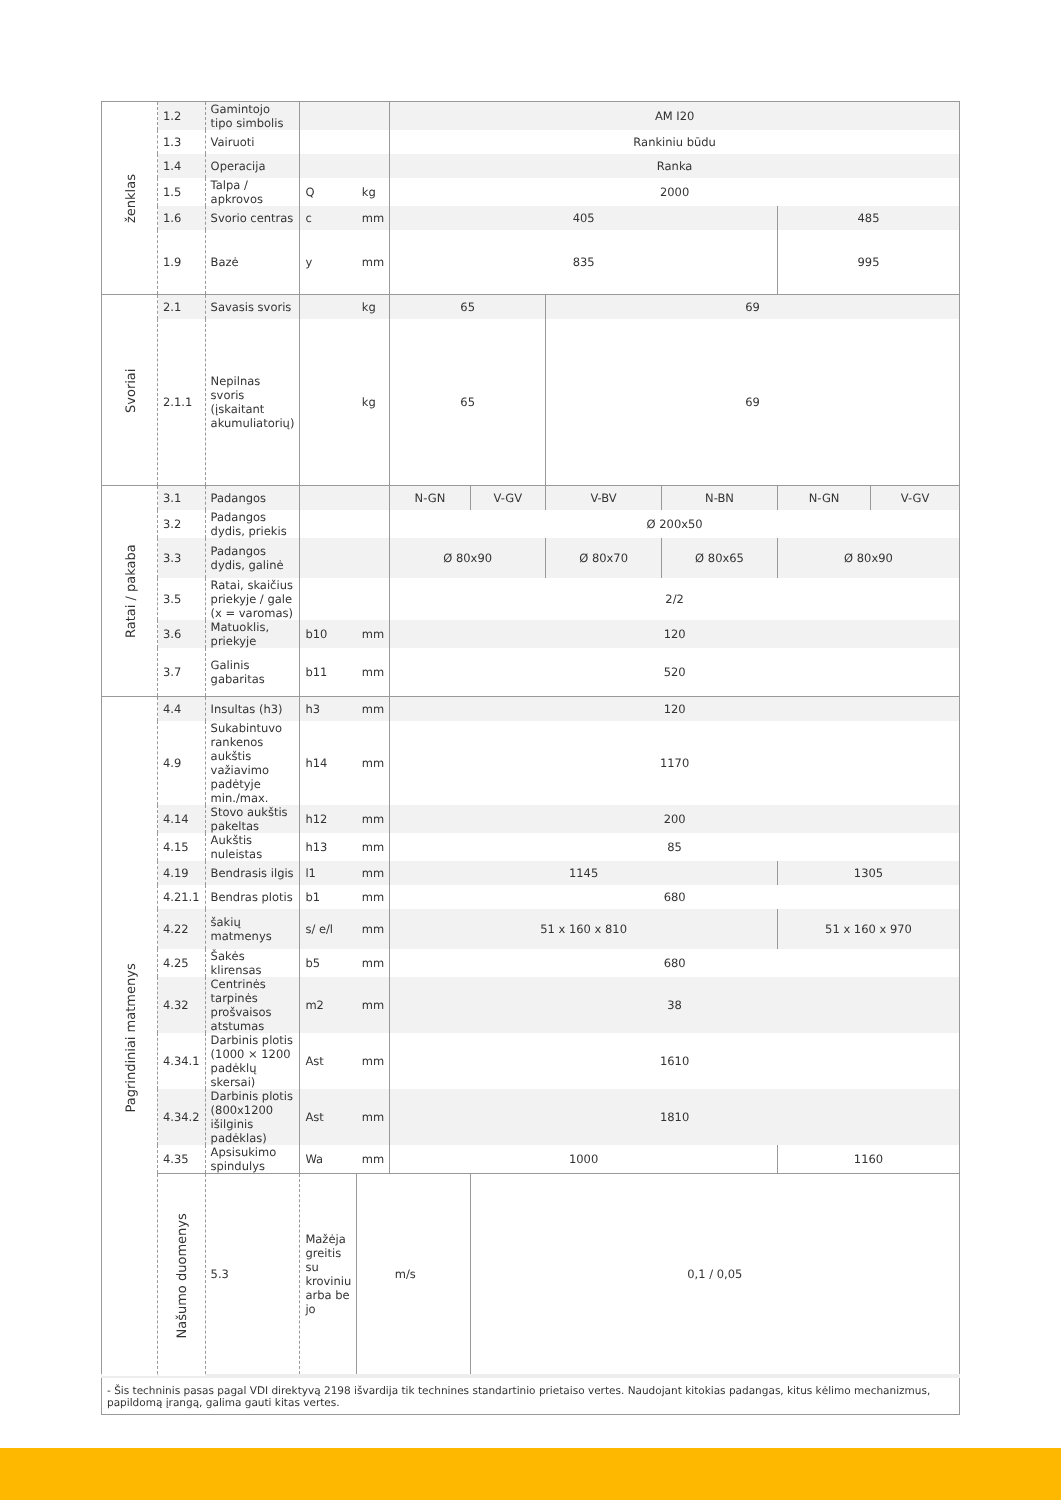| ženklas | 1.2 | Gamintojo tipo simbolis | | | AM I20 | | | | | |
| | 1.3 | Vairuoti | | | Rankiniu būdu | | | | | |
| | 1.4 | Operacija | | | Ranka | | | | | |
| | 1.5 | Talpa / apkrovos | Q | kg | 2000 | | | | | |
| | 1.6 | Svorio centras | c | mm | 405 | | | | 485 | |
| | 1.9 | Bazė | y | mm | 835 | | | | 995 | |
| Svoriai | 2.1 | Savasis svoris | | kg | 65 | | 69 | | | |
| | 2.1.1 | Nepilnas svoris (įskaitant akumuliatorių) | | kg | 65 | | 69 | | | |
| Ratai / pakaba | 3.1 | Padangos | | | N-GN | V-GV | V-BV | N-BN | N-GN | V-GV |
| | 3.2 | Padangos dydis, priekis | | | Ø 200x50 | | | | | |
| | 3.3 | Padangos dydis, galinė | | | Ø 80x90 | | Ø 80x70 | Ø 80x65 | Ø 80x90 | |
| | 3.5 | Ratai, skaičius priekyje / gale (x = varomas) | | | 2/2 | | | | | |
| | 3.6 | Matuoklis, priekyje | b10 | mm | 120 | | | | | |
| | 3.7 | Galinis gabaritas | b11 | mm | 520 | | | | | |
| Pagrindiniai matmenys | 4.4 | Insultas (h3) | h3 | mm | 120 | | | | | |
| | 4.9 | Sukabintuvo rankenos aukštis važiavimo padėtyje min./max. | h14 | mm | 1170 | | | | | |
| | 4.14 | Stovo aukštis pakeltas | h12 | mm | 200 | | | | | |
| | 4.15 | Aukštis nuleistas | h13 | mm | 85 | | | | | |
| | 4.19 | Bendrasis ilgis | l1 | mm | 1145 | | | | 1305 | |
| | 4.21.1 | Bendras plotis | b1 | mm | 680 | | | | | |
| | 4.22 | šakių matmenys | s/ e/l | mm | 51 x 160 x 810 | | | | 51 x 160 x 970 | |
| | 4.25 | Šakės klirensas | b5 | mm | 680 | | | | | |
| | 4.32 | Centrinės tarpinės prošvaisos atstumas | m2 | mm | 38 | | | | | |
| | 4.34.1 | Darbinis plotis (1000 × 1200 padėklų skersai) | Ast | mm | 1610 | | | | | |
| | 4.34.2 | Darbinis plotis (800x1200 išilginis padėklas) | Ast | mm | 1810 | | | | | |
| | 4.35 | Apsisukimo spindulys | Wa | mm | 1000 | | | | 1160 | |
| | Našumo duomenys | 5.3 | Mažėja greitis su kroviniu arba be jo | | m/s | 0,1 / 0,05 | | | | |
| - Šis techninis pasas pagal VDI direktyvą 2198 išvardija tik technines standartinio prietaiso vertes. Naudojant kitokias padangas, kitus kėlimo mechanizmus, papildomą įrangą, galima gauti kitas vertes. | | | | | | | | | | |